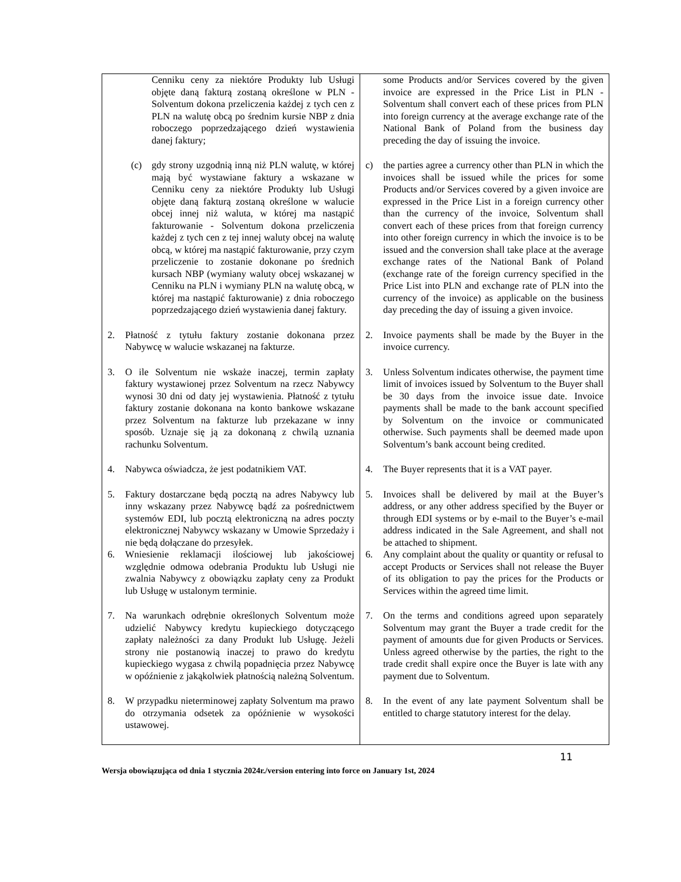| Cenniku ceny za niektóre Produkty lub Usługi objęte daną fakturą zostaną określone w PLN - Solventum dokona przeliczenia każdej z tych cen z PLN na walutę obcą po średnim kursie NBP z dnia roboczego poprzedzającego dzień wystawienia danej faktury; | some Products and/or Services covered by the given invoice are expressed in the Price List in PLN - Solventum shall convert each of these prices from PLN into foreign currency at the average exchange rate of the National Bank of Poland from the business day preceding the day of issuing the invoice. |
| (c) gdy strony uzgodnią inną niż PLN walutę, w której mają być wystawiane faktury a wskazane w Cenniku ceny za niektóre Produkty lub Usługi objęte daną fakturą zostaną określone w walucie obcej innej niż waluta, w której ma nastąpić fakturowanie - Solventum dokona przeliczenia każdej z tych cen z tej innej waluty obcej na walutę obcą, w której ma nastąpić fakturowanie, przy czym przeliczenie to zostanie dokonane po średnich kursach NBP (wymiany waluty obcej wskazanej w Cenniku na PLN i wymiany PLN na walutę obcą, w której ma nastąpić fakturowanie) z dnia roboczego poprzedzającego dzień wystawienia danej faktury. | c) the parties agree a currency other than PLN in which the invoices shall be issued while the prices for some Products and/or Services covered by a given invoice are expressed in the Price List in a foreign currency other than the currency of the invoice, Solventum shall convert each of these prices from that foreign currency into other foreign currency in which the invoice is to be issued and the conversion shall take place at the average exchange rates of the National Bank of Poland (exchange rate of the foreign currency specified in the Price List into PLN and exchange rate of PLN into the currency of the invoice) as applicable on the business day preceding the day of issuing a given invoice. |
| 2. Płatność z tytułu faktury zostanie dokonana przez Nabywcę w walucie wskazanej na fakturze. | 2. Invoice payments shall be made by the Buyer in the invoice currency. |
| 3. O ile Solventum nie wskaże inaczej, termin zapłaty faktury wystawionej przez Solventum na rzecz Nabywcy wynosi 30 dni od daty jej wystawienia. Płatność z tytułu faktury zostanie dokonana na konto bankowe wskazane przez Solventum na fakturze lub przekazane w inny sposób. Uznaje się ją za dokonaną z chwilą uznania rachunku Solventum. | 3. Unless Solventum indicates otherwise, the payment time limit of invoices issued by Solventum to the Buyer shall be 30 days from the invoice issue date. Invoice payments shall be made to the bank account specified by Solventum on the invoice or communicated otherwise. Such payments shall be deemed made upon Solventum’s bank account being credited. |
| 4. Nabywca oświadcza, że jest podatnikiem VAT. | 4. The Buyer represents that it is a VAT payer. |
| 5. Faktury dostarczane będą pocztą na adres Nabywcy lub inny wskazany przez Nabywcę bądź za pośrednictwem systemów EDI, lub pocztą elektroniczną na adres poczty elektronicznej Nabywcy wskazany w Umowie Sprzedaży i nie będą dołączane do przesyłek. | 5. Invoices shall be delivered by mail at the Buyer’s address, or any other address specified by the Buyer or through EDI systems or by e-mail to the Buyer’s e-mail address indicated in the Sale Agreement, and shall not be attached to shipment. |
| 6. Wniesienie reklamacji ilościowej lub jakościowej względnie odmowa odebrania Produktu lub Usługi nie zwalnia Nabywcy z obowiązku zapłaty ceny za Produkt lub Usługę w ustalonym terminie. | 6. Any complaint about the quality or quantity or refusal to accept Products or Services shall not release the Buyer of its obligation to pay the prices for the Products or Services within the agreed time limit. |
| 7. Na warunkach odrębnie określonych Solventum może udzielić Nabywcy kredytu kupieckiego dotyczącego zapłaty należności za dany Produkt lub Usługę. Jeżeli strony nie postanowią inaczej to prawo do kredytu kupieckiego wygasa z chwilą popadnięcia przez Nabywcę w opóźnienie z jakąkolwiek płatnością należną Solventum. | 7. On the terms and conditions agreed upon separately Solventum may grant the Buyer a trade credit for the payment of amounts due for given Products or Services. Unless agreed otherwise by the parties, the right to the trade credit shall expire once the Buyer is late with any payment due to Solventum. |
| 8. W przypadku nieterminowej zapłaty Solventum ma prawo do otrzymania odsetek za opóźnienie w wysokości ustawowej. | 8. In the event of any late payment Solventum shall be entitled to charge statutory interest for the delay. |
11
Wersja obowiązująca od dnia 1 stycznia 2024r./version entering into force on January 1st, 2024